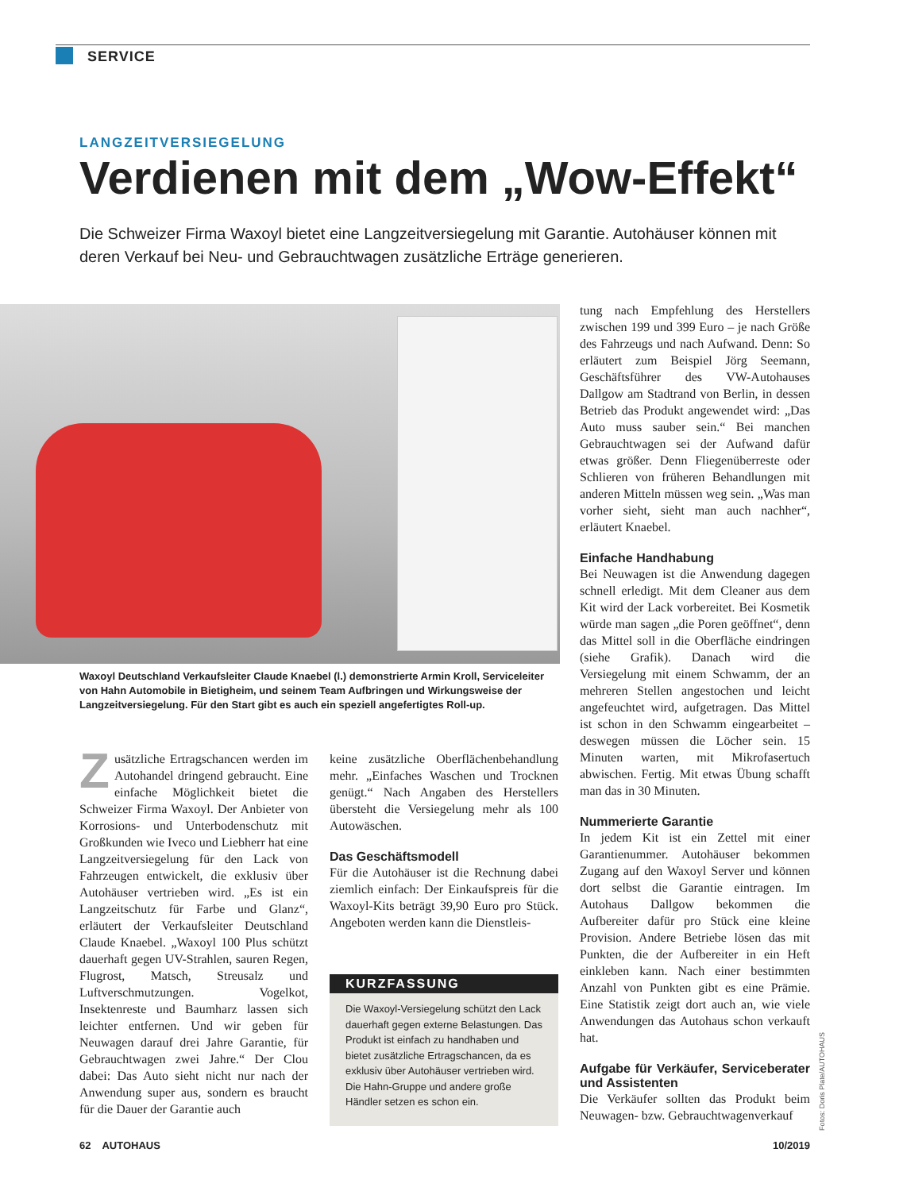SERVICE
LANGZEITVERSIEGELUNG
Verdienen mit dem „Wow-Effekt“
Die Schweizer Firma Waxoyl bietet eine Langzeitversiegelung mit Garantie. Autohäuser können mit deren Verkauf bei Neu- und Gebrauchtwagen zusätzliche Erträge generieren.
Waxoyl Deutschland Verkaufsleiter Claude Knaebel (l.) demonstrierte Armin Kroll, Serviceleiter von Hahn Automobile in Bietigheim, und seinem Team Aufbringen und Wirkungsweise der Langzeitversiegelung. Für den Start gibt es auch ein speziell angefertigtes Roll-up.
Zusätzliche Ertragschancen werden im Autohandel dringend gebraucht. Eine einfache Möglichkeit bietet die Schweizer Firma Waxoyl. Der Anbieter von Korrosions- und Unterbodenschutz mit Großkunden wie Iveco und Liebherr hat eine Langzeitversiegelung für den Lack von Fahrzeugen entwickelt, die exklusiv über Autohäuser vertrieben wird. „Es ist ein Langzeitschutz für Farbe und Glanz“, erläutert der Verkaufsleiter Deutschland Claude Knaebel. „Waxoyl 100 Plus schützt dauerhaft gegen UV-Strahlen, sauren Regen, Flugrost, Matsch, Streusalz und Luftverschmutzungen. Vogelkot, Insektenreste und Baumharz lassen sich leichter entfernen. Und wir geben für Neuwagen darauf drei Jahre Garantie, für Gebrauchtwagen zwei Jahre.“ Der Clou dabei: Das Auto sieht nicht nur nach der Anwendung super aus, sondern es braucht für die Dauer der Garantie auch
keine zusätzliche Oberflächenbehandlung mehr. „Einfaches Waschen und Trocknen genügt.“ Nach Angaben des Herstellers übersteht die Versiegelung mehr als 100 Autowäschen.
Das Geschäftsmodell
Für die Autohäuser ist die Rechnung dabei ziemlich einfach: Der Einkaufspreis für die Waxoyl-Kits beträgt 39,90 Euro pro Stück. Angeboten werden kann die Dienstleis-
KURZFASSUNG
Die Waxoyl-Versiegelung schützt den Lack dauerhaft gegen externe Belastungen. Das Produkt ist einfach zu handhaben und bietet zusätzliche Ertragschancen, da es exklusiv über Autohäuser vertrieben wird. Die Hahn-Gruppe und andere große Händler setzen es schon ein.
tung nach Empfehlung des Herstellers zwischen 199 und 399 Euro – je nach Größe des Fahrzeugs und nach Aufwand. Denn: So erläutert zum Beispiel Jörg Seemann, Geschäftsführer des VW-Autohauses Dallgow am Stadtrand von Berlin, in dessen Betrieb das Produkt angewendet wird: „Das Auto muss sauber sein.“ Bei manchen Gebrauchtwagen sei der Aufwand dafür etwas größer. Denn Fliegenüberreste oder Schlieren von früheren Behandlungen mit anderen Mitteln müssen weg sein. „Was man vorher sieht, sieht man auch nachher“, erläutert Knaebel.
Einfache Handhabung
Bei Neuwagen ist die Anwendung dagegen schnell erledigt. Mit dem Cleaner aus dem Kit wird der Lack vorbereitet. Bei Kosmetik würde man sagen „die Poren geöffnet“, denn das Mittel soll in die Oberfläche eindringen (siehe Grafik). Danach wird die Versiegelung mit einem Schwamm, der an mehreren Stellen angestochen und leicht angefeuchtet wird, aufgetragen. Das Mittel ist schon in den Schwamm eingearbeitet – deswegen müssen die Löcher sein. 15 Minuten warten, mit Mikrofasertuch abwischen. Fertig. Mit etwas Übung schafft man das in 30 Minuten.
Nummerierte Garantie
In jedem Kit ist ein Zettel mit einer Garantienummer. Autohäuser bekommen Zugang auf den Waxoyl Server und können dort selbst die Garantie eintragen. Im Autohaus Dallgow bekommen die Aufbereiter dafür pro Stück eine kleine Provision. Andere Betriebe lösen das mit Punkten, die der Aufbereiter in ein Heft einkleben kann. Nach einer bestimmten Anzahl von Punkten gibt es eine Prämie. Eine Statistik zeigt dort auch an, wie viele Anwendungen das Autohaus schon verkauft hat.
Aufgabe für Verkäufer, Serviceberater und Assistenten
Die Verkäufer sollten das Produkt beim Neuwagen- bzw. Gebrauchtwagenverkauf
Fotos: Doris Plate/AUTOHAUS
62 AUTOHAUS 10/2019